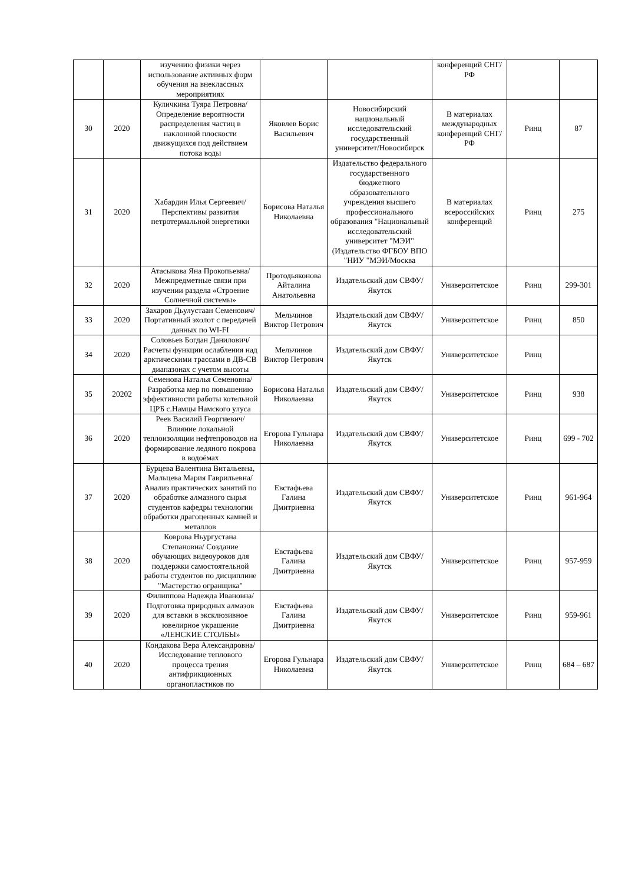| | | изучению физики через использование активных форм обучения на внеклассных мероприятиях | | | конференций СНГ/РФ | | |
| 30 | 2020 | Куличкина Туяра Петровна/Определение вероятности распределения частиц в наклонной плоскости движущихся под действием потока воды | Яковлев Борис Васильевич | Новосибирский национальный исследовательский государственный университет/Новосибирск | В материалах международных конференций СНГ/РФ | Ринц | 87 |
| 31 | 2020 | Хабардин Илья Сергеевич/Перспективы развития петротермальной энергетики | Борисова Наталья Николаевна | Издательство федерального государственного бюджетного образовательного учреждения высшего профессионального образования "Национальный исследовательский университет "МЭИ"(Издательство ФГБОУ ВПО "НИУ "МЭИ/Москва | В материалах всероссийских конференций | Ринц | 275 |
| 32 | 2020 | Атасыкова Яна Прокопьевна/Межпредметные связи при изучении раздела «Строение Солнечной системы» | Протодьяконова Айталина Анатольевна | Издательский дом СВФУ/Якутск | Университетское | Ринц | 299-301 |
| 33 | 2020 | Захаров Дьулустаан Семенович/ Портативный эхолот с передачей данных по WI-FI | Мельчинов Виктор Петрович | Издательский дом СВФУ/Якутск | Университетское | Ринц | 850 |
| 34 | 2020 | Соловьев Богдан Данилович/Расчеты функции ослабления над арктическими трассами в ДВ-СВ диапазонах с учетом высоты | Мельчинов Виктор Петрович | Издательский дом СВФУ/Якутск | Университетское | Ринц | |
| 35 | 20202 | Семенова Наталья Семеновна/Разработка мер по повышению эффективности работы котельной ЦРБ с.Намцы Намского улуса | Борисова Наталья Николаевна | Издательский дом СВФУ/Якутск | Университетское | Ринц | 938 |
| 36 | 2020 | Реев Василий Георгиевич/Влияние локальной теплоизоляции нефтепроводов на формирование ледяного покрова в водоёмах | Егорова Гульнара Николаевна | Издательский дом СВФУ/Якутск | Университетское | Ринц | 699 - 702 |
| 37 | 2020 | Бурцева Валентина Витальевна, Мальцева Мария Гаврильевна/ Анализ практических занятий по обработке алмазного сырья студентов кафедры технологии обработки драгоценных камней и металлов | Евстафьева Галина Дмитриевна | Издательский дом СВФУ/Якутск | Университетское | Ринц | 961-964 |
| 38 | 2020 | Коврова Ньургустана Степановна/ Создание обучающих видеоуроков для поддержки самостоятельной работы студентов по дисциплине "Мастерство огранщика" | Евстафьева Галина Дмитриевна | Издательский дом СВФУ/Якутск | Университетское | Ринц | 957-959 |
| 39 | 2020 | Филиппова Надежда Ивановна/ Подготовка природных алмазов для вставки в эксклюзивное ювелирное украшение «ЛЕНСКИЕ СТОЛБЫ» | Евстафьева Галина Дмитриевна | Издательский дом СВФУ/Якутск | Университетское | Ринц | 959-961 |
| 40 | 2020 | Кондакова Вера Александровна/Исследование теплового процесса трения антифрикционных органопластиков по | Егорова Гульнара Николаевна | Издательский дом СВФУ/Якутск | Университетское | Ринц | 684 – 687 |